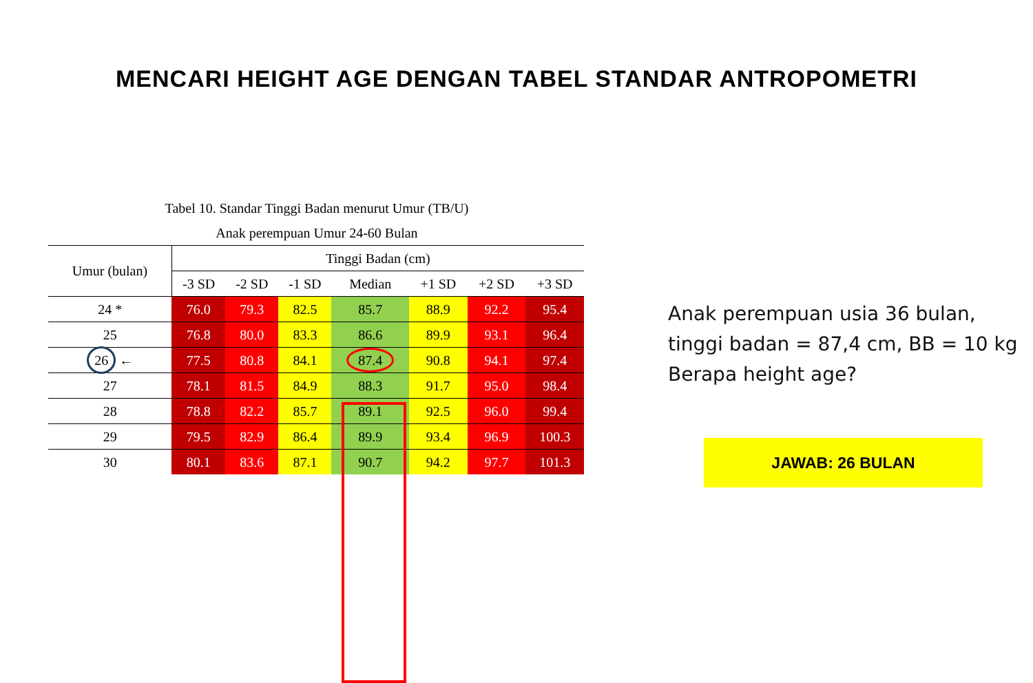MENCARI HEIGHT AGE DENGAN TABEL STANDAR ANTROPOMETRI
Tabel 10. Standar Tinggi Badan menurut Umur (TB/U)
Anak perempuan Umur 24-60 Bulan
| Umur (bulan) | Tinggi Badan (cm) | | | | | | |
| --- | --- | --- | --- | --- | --- | --- | --- |
| | -3 SD | -2 SD | -1 SD | Median | +1 SD | +2 SD | +3 SD |
| 24 * | 76.0 | 79.3 | 82.5 | 85.7 | 88.9 | 92.2 | 95.4 |
| 25 | 76.8 | 80.0 | 83.3 | 86.6 | 89.9 | 93.1 | 96.4 |
| 26 ← | 77.5 | 80.8 | 84.1 | 87.4 | 90.8 | 94.1 | 97.4 |
| 27 | 78.1 | 81.5 | 84.9 | 88.3 | 91.7 | 95.0 | 98.4 |
| 28 | 78.8 | 82.2 | 85.7 | 89.1 | 92.5 | 96.0 | 99.4 |
| 29 | 79.5 | 82.9 | 86.4 | 89.9 | 93.4 | 96.9 | 100.3 |
| 30 | 80.1 | 83.6 | 87.1 | 90.7 | 94.2 | 97.7 | 101.3 |
Anak perempuan usia 36 bulan,
tinggi badan = 87,4 cm, BB = 10 kg
Berapa height age?
JAWAB: 26 BULAN